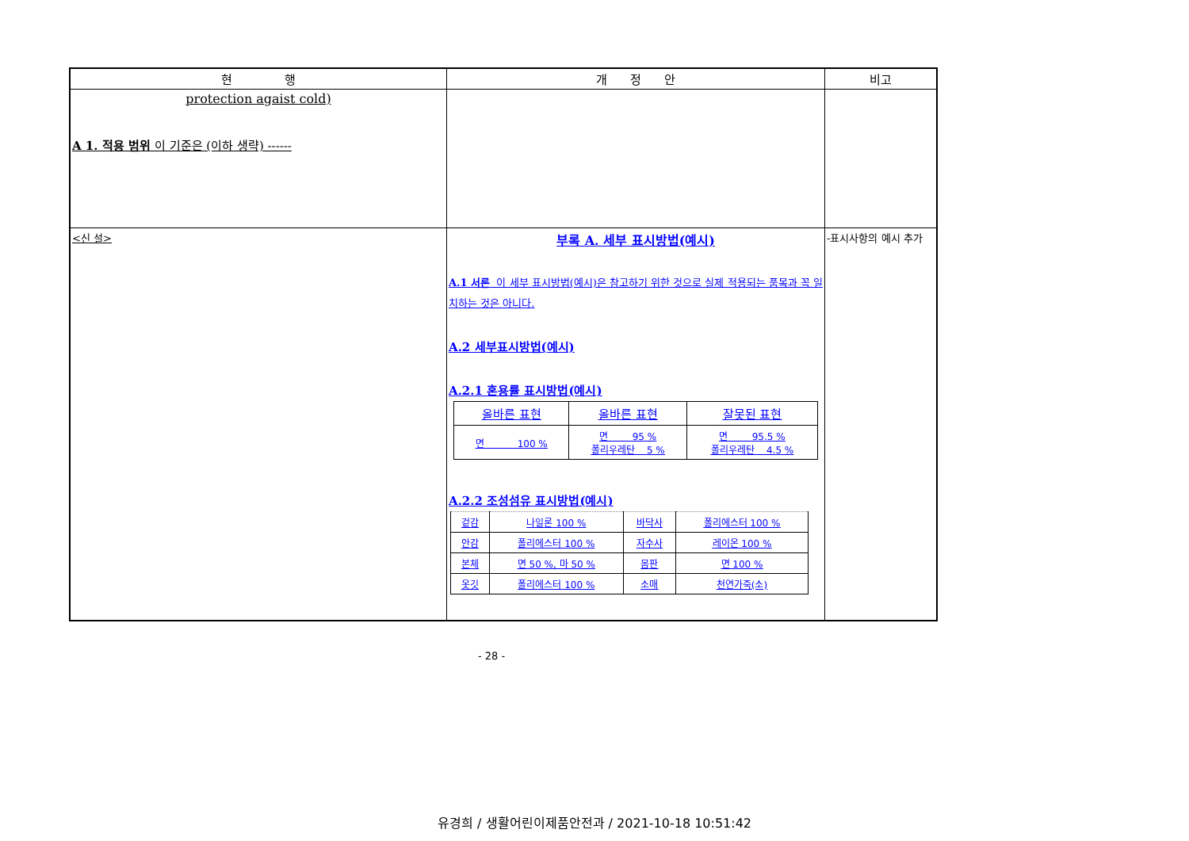| 현 행 | 개 정 안 | 비고 |
| --- | --- | --- |
| protection agaist cold) A 1. 적용 범위 이 기준은 (이하 생략) ------ | | |
| <신 설> | 부록 A. 세부 표시방법(예시) A.1 서론 이 세부 표시방법(예시)은 참고하기 위한 것으로 실제 적용되는 품목과 꼭 일치하는 것은 아니다. A.2 세부표시방법(예시) A.2.1 혼용률 표시방법(예시) / 올바른 표현 / 올바른 표현 / 잘못된 표현 / / --- / --- / --- / / 면 100 % / 면 95 % 폴리우레탄 5 % / 면 95.5 % 폴리우레탄 4.5 % / A.2.2 조성섬유 표시방법(예시) / 겉감 / 나일론 100 % / 바닥사 / 폴리에스터 100 % / / 안감 / 폴리에스터 100 % / 자수사 / 레이온 100 % / / 본체 / 면 50 %, 마 50 % / 몸판 / 면 100 % / / 옷깃 / 폴리에스터 100 % / 소매 / 천연가죽(소) / | -표시사항의 예시 추가 |
- 28 -
유경희 / 생활어린이제품안전과 / 2021-10-18 10:51:42